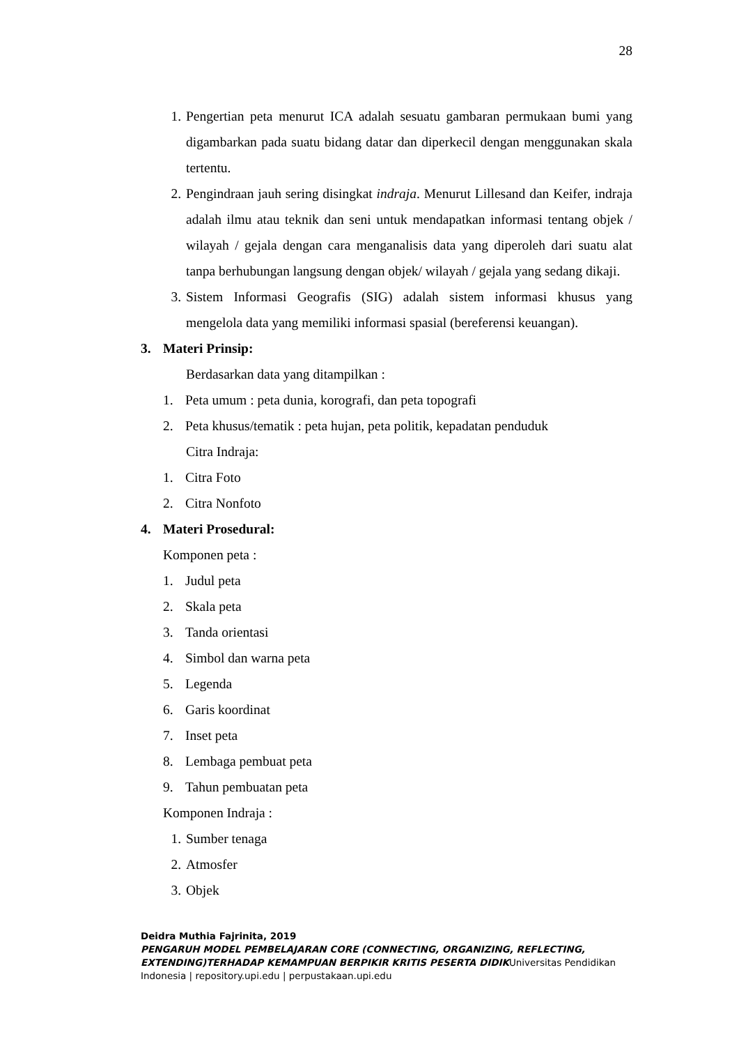28
1. Pengertian peta menurut ICA adalah sesuatu gambaran permukaan bumi yang digambarkan pada suatu bidang datar dan diperkecil dengan menggunakan skala tertentu.
2. Pengindraan jauh sering disingkat indraja. Menurut Lillesand dan Keifer, indraja adalah ilmu atau teknik dan seni untuk mendapatkan informasi tentang objek / wilayah / gejala dengan cara menganalisis data yang diperoleh dari suatu alat tanpa berhubungan langsung dengan objek/ wilayah / gejala yang sedang dikaji.
3. Sistem Informasi Geografis (SIG) adalah sistem informasi khusus yang mengelola data yang memiliki informasi spasial (bereferensi keuangan).
3. Materi Prinsip:
Berdasarkan data yang ditampilkan :
1. Peta umum : peta dunia, korografi, dan peta topografi
2. Peta khusus/tematik : peta hujan, peta politik, kepadatan penduduk
Citra Indraja:
1. Citra Foto
2. Citra Nonfoto
4. Materi Prosedural:
Komponen peta :
1. Judul peta
2. Skala peta
3. Tanda orientasi
4. Simbol dan warna peta
5. Legenda
6. Garis koordinat
7. Inset peta
8. Lembaga pembuat peta
9. Tahun pembuatan peta
Komponen Indraja :
1. Sumber tenaga
2. Atmosfer
3. Objek
Deidra Muthia Fajrinita, 2019
PENGARUH MODEL PEMBELAJARAN CORE (CONNECTING, ORGANIZING, REFLECTING, EXTENDING)TERHADAP KEMAMPUAN BERPIKIR KRITIS PESERTA DIDIKUniversitas Pendidikan Indonesia | repository.upi.edu | perpustakaan.upi.edu